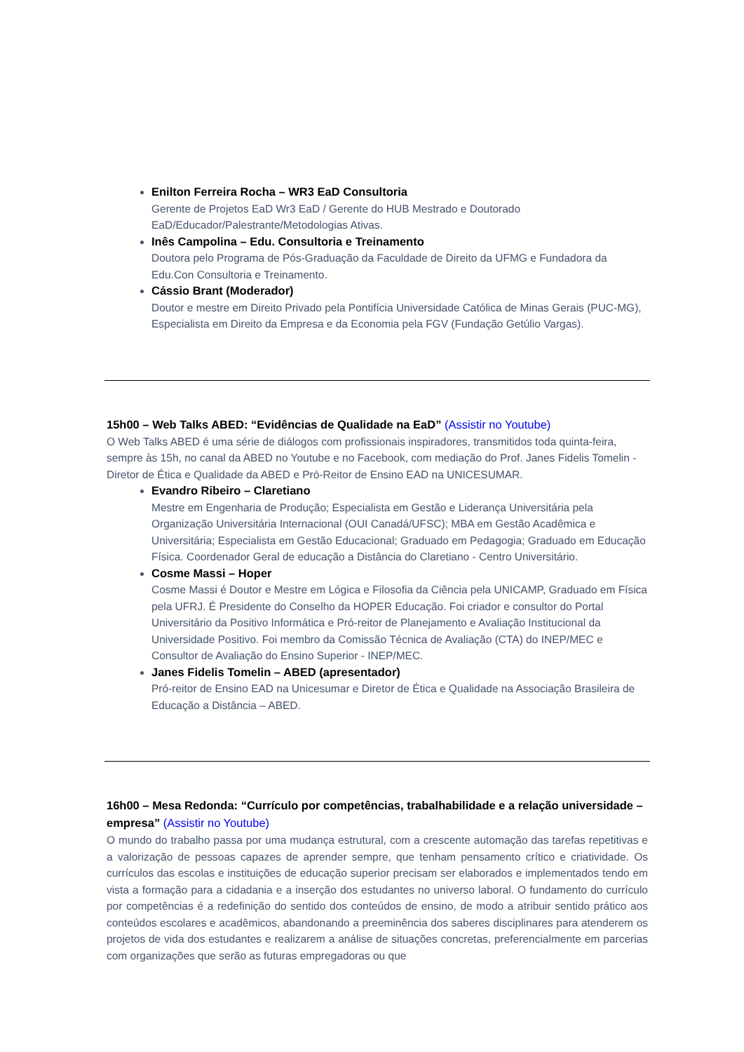Enilton Ferreira Rocha – WR3 EaD Consultoria
Gerente de Projetos EaD Wr3 EaD / Gerente do HUB Mestrado e Doutorado EaD/Educador/Palestrante/Metodologias Ativas.
Inês Campolina – Edu. Consultoria e Treinamento
Doutora pelo Programa de Pós-Graduação da Faculdade de Direito da UFMG e Fundadora da Edu.Con Consultoria e Treinamento.
Cássio Brant (Moderador)
Doutor e mestre em Direito Privado pela Pontifícia Universidade Católica de Minas Gerais (PUC-MG), Especialista em Direito da Empresa e da Economia pela FGV (Fundação Getúlio Vargas).
15h00 – Web Talks ABED: “Evidências de Qualidade na EaD” (Assistir no Youtube)
O Web Talks ABED é uma série de diálogos com profissionais inspiradores, transmitidos toda quinta-feira, sempre às 15h, no canal da ABED no Youtube e no Facebook, com mediação do Prof. Janes Fidelis Tomelin - Diretor de Ética e Qualidade da ABED e Pró-Reitor de Ensino EAD na UNICESUMAR.
Evandro Ribeiro – Claretiano
Mestre em Engenharia de Produção; Especialista em Gestão e Liderança Universitária pela Organização Universitária Internacional (OUI Canadá/UFSC); MBA em Gestão Acadêmica e Universitária; Especialista em Gestão Educacional; Graduado em Pedagogia; Graduado em Educação Física. Coordenador Geral de educação a Distância do Claretiano - Centro Universitário.
Cosme Massi – Hoper
Cosme Massi é Doutor e Mestre em Lógica e Filosofia da Ciência pela UNICAMP, Graduado em Física pela UFRJ. É Presidente do Conselho da HOPER Educação. Foi criador e consultor do Portal Universitário da Positivo Informática e Pró-reitor de Planejamento e Avaliação Institucional da Universidade Positivo. Foi membro da Comissão Técnica de Avaliação (CTA) do INEP/MEC e Consultor de Avaliação do Ensino Superior - INEP/MEC.
Janes Fidelis Tomelin – ABED (apresentador)
Pró-reitor de Ensino EAD na Unicesumar e Diretor de Ética e Qualidade na Associação Brasileira de Educação a Distância – ABED.
16h00 – Mesa Redonda: “Currículo por competências, trabalhabilidade e a relação universidade – empresa” (Assistir no Youtube)
O mundo do trabalho passa por uma mudança estrutural, com a crescente automação das tarefas repetitivas e a valorização de pessoas capazes de aprender sempre, que tenham pensamento crítico e criatividade. Os currículos das escolas e instituições de educação superior precisam ser elaborados e implementados tendo em vista a formação para a cidadania e a inserção dos estudantes no universo laboral. O fundamento do currículo por competências é a redefinição do sentido dos conteúdos de ensino, de modo a atribuir sentido prático aos conteúdos escolares e acadêmicos, abandonando a preeminência dos saberes disciplinares para atenderem os projetos de vida dos estudantes e realizarem a análise de situações concretas, preferencialmente em parcerias com organizações que serão as futuras empregadoras ou que